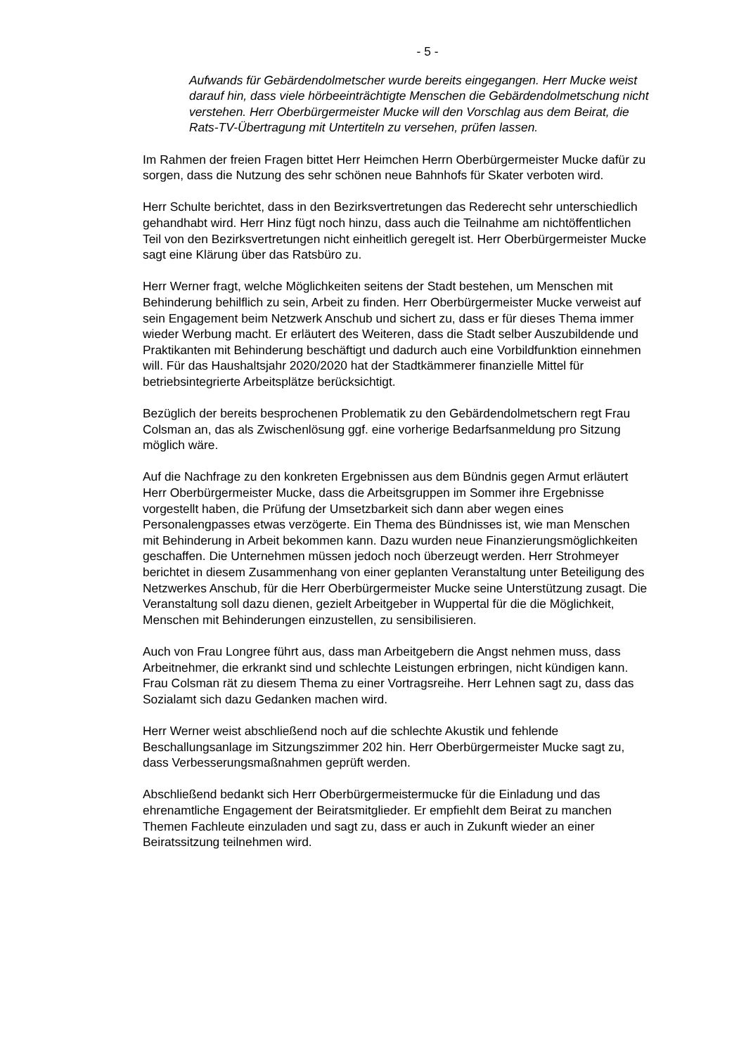- 5 -
Aufwands für Gebärdendolmetscher wurde bereits eingegangen. Herr Mucke weist darauf hin, dass viele hörbeeinträchtigte Menschen die Gebärdendolmetschung nicht verstehen. Herr Oberbürgermeister Mucke will den Vorschlag aus dem Beirat, die Rats-TV-Übertragung mit Untertiteln zu versehen, prüfen lassen.
Im Rahmen der freien Fragen bittet Herr Heimchen Herrn Oberbürgermeister Mucke dafür zu sorgen, dass die Nutzung des sehr schönen neue Bahnhofs für Skater verboten wird.
Herr Schulte berichtet, dass in den Bezirksvertretungen das Rederecht sehr unterschiedlich gehandhabt wird. Herr Hinz fügt noch hinzu, dass auch die Teilnahme am nichtöffentlichen Teil von den Bezirksvertretungen nicht einheitlich geregelt ist. Herr Oberbürgermeister Mucke sagt eine Klärung über das Ratsbüro zu.
Herr Werner fragt, welche Möglichkeiten seitens der Stadt bestehen, um Menschen mit Behinderung behilflich zu sein, Arbeit zu finden. Herr Oberbürgermeister Mucke verweist auf sein Engagement beim Netzwerk Anschub und sichert zu, dass er für dieses Thema immer wieder Werbung macht. Er erläutert des Weiteren, dass die Stadt selber Auszubildende und Praktikanten mit Behinderung beschäftigt und dadurch auch eine Vorbildfunktion einnehmen will. Für das Haushaltsjahr 2020/2020 hat der Stadtkämmerer finanzielle Mittel für betriebsintegrierte Arbeitsplätze berücksichtigt.
Bezüglich der bereits besprochenen Problematik zu den Gebärdendolmetschern regt Frau Colsman an, das als Zwischenlösung ggf. eine vorherige Bedarfsanmeldung pro Sitzung möglich wäre.
Auf die Nachfrage zu den konkreten Ergebnissen aus dem Bündnis gegen Armut erläutert Herr Oberbürgermeister Mucke, dass die Arbeitsgruppen im Sommer ihre Ergebnisse vorgestellt haben, die Prüfung der Umsetzbarkeit sich dann aber wegen eines Personalengpasses etwas verzögerte. Ein Thema des Bündnisses ist, wie man Menschen mit Behinderung in Arbeit bekommen kann. Dazu wurden neue Finanzierungsmöglichkeiten geschaffen. Die Unternehmen müssen jedoch noch überzeugt werden. Herr Strohmeyer berichtet in diesem Zusammenhang von einer geplanten Veranstaltung unter Beteiligung des Netzwerkes Anschub, für die Herr Oberbürgermeister Mucke seine Unterstützung zusagt. Die Veranstaltung soll dazu dienen, gezielt Arbeitgeber in Wuppertal für die die Möglichkeit, Menschen mit Behinderungen einzustellen, zu sensibilisieren.
Auch von Frau Longree führt aus, dass man Arbeitgebern die Angst nehmen muss, dass Arbeitnehmer, die erkrankt sind und schlechte Leistungen erbringen, nicht kündigen kann. Frau Colsman rät zu diesem Thema zu einer Vortragsreihe. Herr Lehnen sagt zu, dass das Sozialamt sich dazu Gedanken machen wird.
Herr Werner weist abschließend noch auf die schlechte Akustik und fehlende Beschallungsanlage im Sitzungszimmer 202 hin. Herr Oberbürgermeister Mucke sagt zu, dass Verbesserungsmaßnahmen geprüft werden.
Abschließend bedankt sich Herr Oberbürgermeistermucke für die Einladung und das ehrenamtliche Engagement der Beiratsmitglieder. Er empfiehlt dem Beirat zu manchen Themen Fachleute einzuladen und sagt zu, dass er auch in Zukunft wieder an einer Beiratssitzung teilnehmen wird.